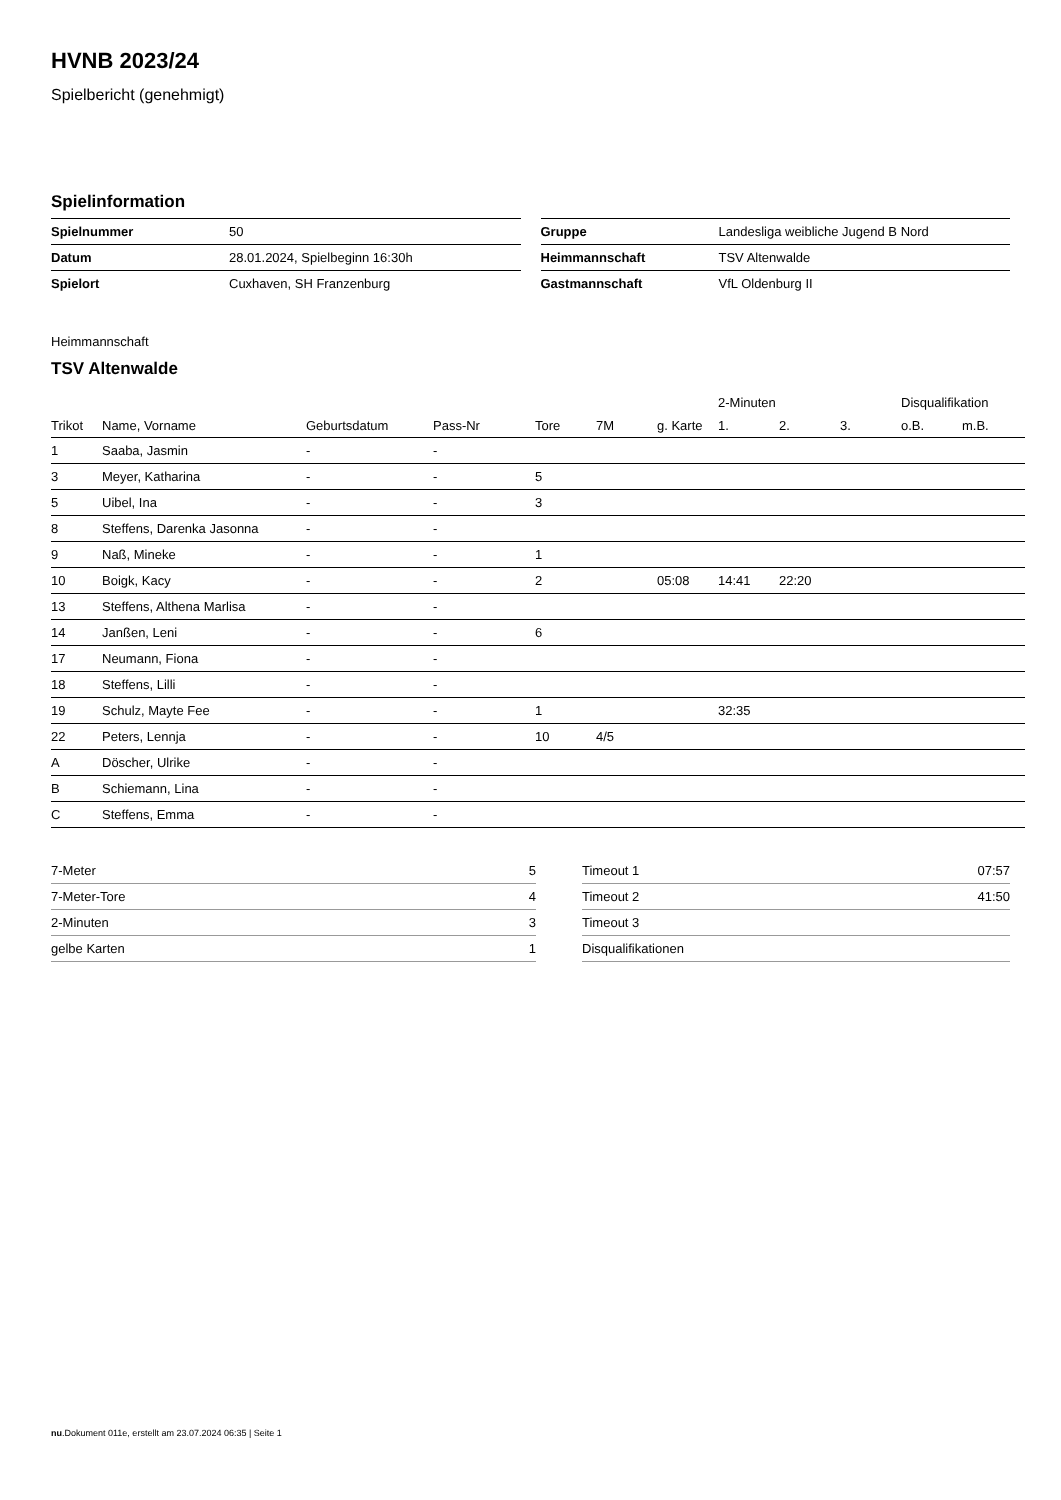HVNB 2023/24
Spielbericht (genehmigt)
Spielinformation
| Spielnummer | 50 |
| Datum | 28.01.2024, Spielbeginn 16:30h |
| Spielort | Cuxhaven, SH Franzenburg |
| Gruppe | Landesliga weibliche Jugend B Nord |
| Heimmannschaft | TSV Altenwalde |
| Gastmannschaft | VfL Oldenburg II |
Heimmannschaft
TSV Altenwalde
| | | | | | | | 2-Minuten | | | Disqualifikation | |
| --- | --- | --- | --- | --- | --- | --- | --- | --- | --- | --- | --- |
| Trikot | Name, Vorname | Geburtsdatum | Pass-Nr | Tore | 7M | g. Karte | 1. | 2. | 3. | o.B. | m.B. |
| 1 | Saaba, Jasmin | - | - | | | | | | | | |
| 3 | Meyer, Katharina | - | - | 5 | | | | | | | |
| 5 | Uibel, Ina | - | - | 3 | | | | | | | |
| 8 | Steffens, Darenka Jasonna | - | - | | | | | | | | |
| 9 | Naß, Mineke | - | - | 1 | | | | | | | |
| 10 | Boigk, Kacy | - | - | 2 | | 05:08 | 14:41 | 22:20 | | | |
| 13 | Steffens, Althena Marlisa | - | - | | | | | | | | |
| 14 | Janßen, Leni | - | - | 6 | | | | | | | |
| 17 | Neumann, Fiona | - | - | | | | | | | | |
| 18 | Steffens, Lilli | - | - | | | | | | | | |
| 19 | Schulz, Mayte Fee | - | - | 1 | | | 32:35 | | | | |
| 22 | Peters, Lennja | - | - | 10 | 4/5 | | | | | | |
| A | Döscher, Ulrike | - | - | | | | | | | | |
| B | Schiemann, Lina | - | - | | | | | | | | |
| C | Steffens, Emma | - | - | | | | | | | | |
| 7-Meter | 5 |
| 7-Meter-Tore | 4 |
| 2-Minuten | 3 |
| gelbe Karten | 1 |
| Timeout 1 | 07:57 |
| Timeout 2 | 41:50 |
| Timeout 3 | |
| Disqualifikationen | |
nu.Dokument 011e, erstellt am 23.07.2024 06:35 | Seite 1